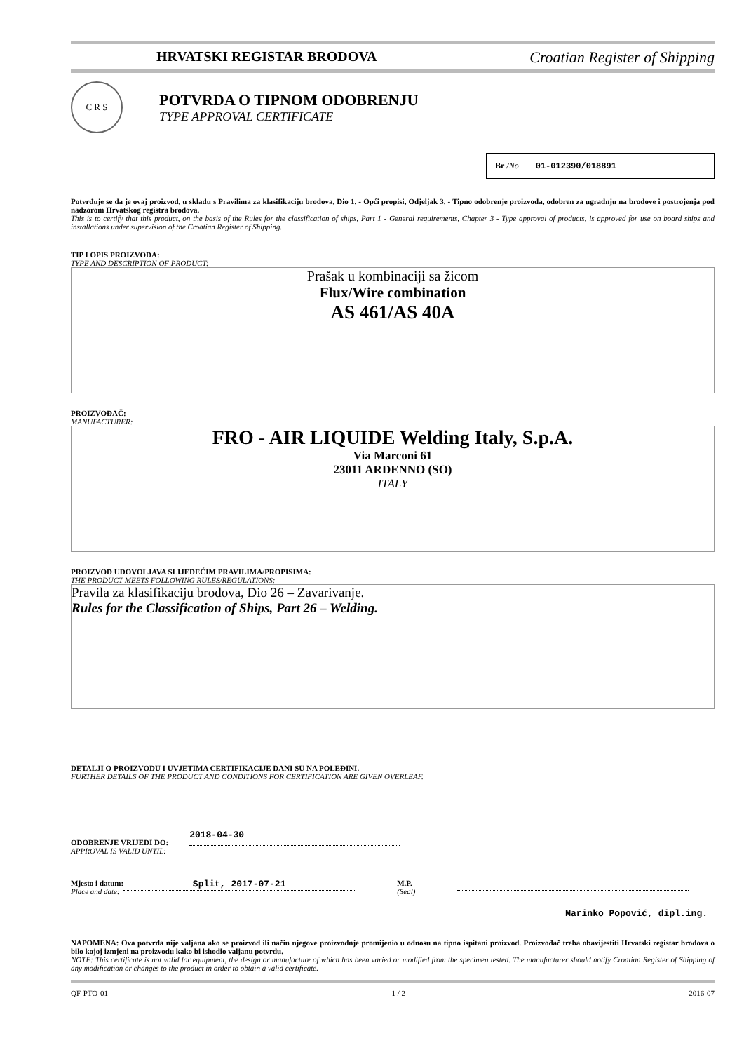HRVATSKI REGISTAR BRODOVA Croatian Register of Shipping
C R S
POTVRDA O TIPNOM ODOBRENJU
TYPE APPROVAL CERTIFICATE
Br /No 01-012390/018891
Potvrđuje se da je ovaj proizvod, u skladu s Pravilima za klasifikaciju brodova, Dio 1. - Opći propisi, Odjeljak 3. - Tipno odobrenje proizvoda, odobren za ugradnju na brodove i postrojenja pod nadzorom Hrvatskog registra brodova.
This is to certify that this product, on the basis of the Rules for the classification of ships, Part 1 - General requirements, Chapter 3 - Type approval of products, is approved for use on board ships and installations under supervision of the Croatian Register of Shipping.
TIP I OPIS PROIZVODA:
TYPE AND DESCRIPTION OF PRODUCT:
Prašak u kombinaciji sa žicom
Flux/Wire combination
AS 461/AS 40A
PROIZVOĐAČ:
MANUFACTURER:
FRO - AIR LIQUIDE Welding Italy, S.p.A.
Via Marconi 61
23011 ARDENNO (SO)
ITALY
PROIZVOD UDOVOLJAVA SLIJEDEĆIM PRAVILIMA/PROPISIMA:
THE PRODUCT MEETS FOLLOWING RULES/REGULATIONS:
Pravila za klasifikaciju brodova, Dio 26 – Zavarivanje.
Rules for the Classification of Ships, Part 26 – Welding.
DETALJI O PROIZVODU I UVJETIMA CERTIFIKACIJE DANI SU NA POLEĐINI.
FURTHER DETAILS OF THE PRODUCT AND CONDITIONS FOR CERTIFICATION ARE GIVEN OVERLEAF.
ODOBRENJE VRIJEDI DO:
APPROVAL IS VALID UNTIL:
2018-04-30
Mjesto i datum:
Place and date:
Split, 2017-07-21
M.P.
(Seal)
Marinko Popović, dipl.ing.
NAPOMENA: Ova potvrda nije valjana ako se proizvod ili način njegove proizvodnje promijenio u odnosu na tipno ispitani proizvod. Proizvođač treba obavijestiti Hrvatski registar brodova o bilo kojoj izmjeni na proizvodu kako bi ishodio valjanu potvrdu.
NOTE: This certificate is not valid for equipment, the design or manufacture of which has been varied or modified from the specimen tested. The manufacturer should notify Croatian Register of Shipping of any modification or changes to the product in order to obtain a valid certificate.
QF-PTO-01 1 / 2 2016-07